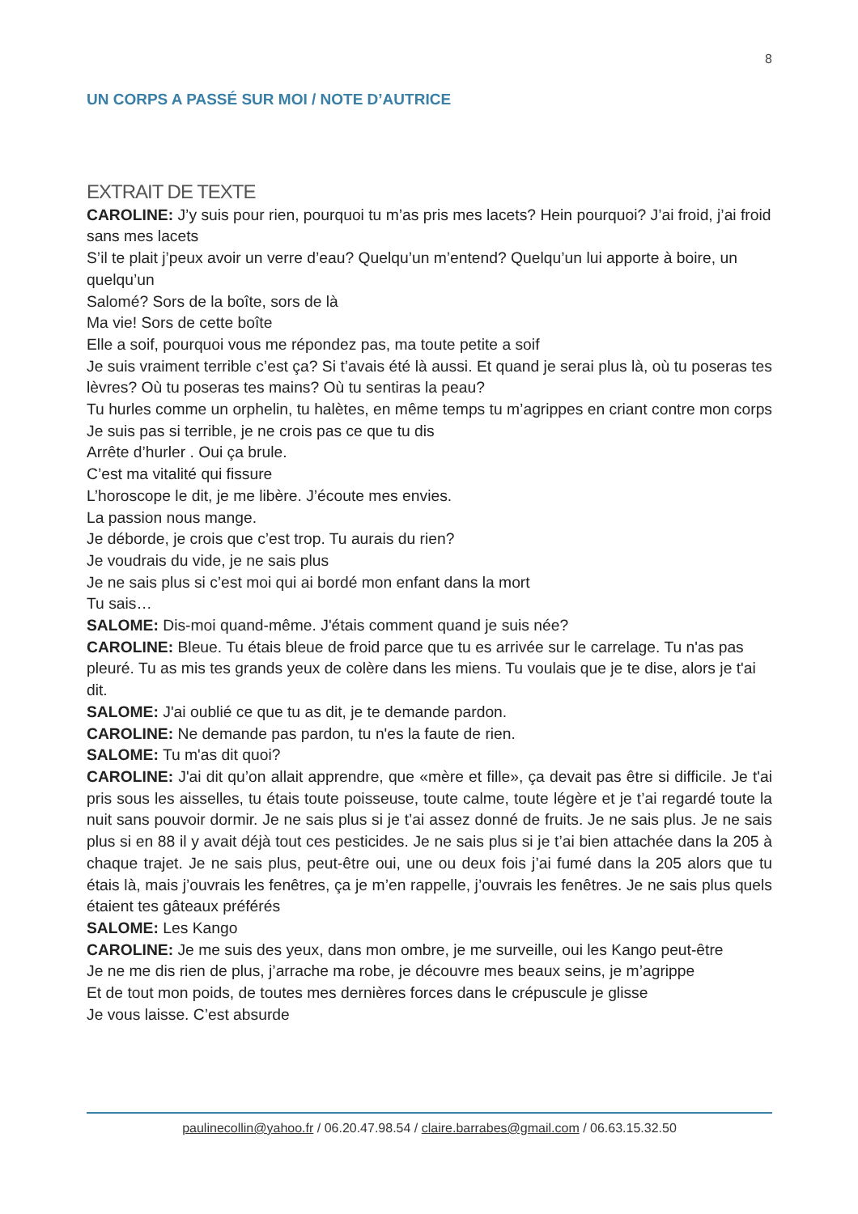8
UN CORPS A PASSÉ SUR MOI / NOTE D’AUTRICE
EXTRAIT DE TEXTE
CAROLINE: J’y suis pour rien, pourquoi tu m’as pris mes lacets? Hein pourquoi? J’ai froid, j’ai froid sans mes lacets
S’il te plait j’peux avoir un verre d’eau? Quelqu’un m’entend? Quelqu’un lui apporte à boire, un quelqu’un
Salomé? Sors de la boîte, sors de là
Ma vie! Sors de cette boîte
Elle a soif, pourquoi vous me répondez pas, ma toute petite a soif
Je suis vraiment terrible c’est ça? Si t’avais été là aussi. Et quand je serai plus là, où tu poseras tes lèvres? Où tu poseras tes mains? Où tu sentiras la peau?
Tu hurles comme un orphelin, tu halètes, en même temps tu m’agrippes en criant contre mon corps
Je suis pas si terrible, je ne crois pas ce que tu dis
Arrête d’hurler . Oui ça brule.
C’est ma vitalité qui fissure
L’horoscope le dit, je me libère. J’écoute mes envies.
La passion nous mange.
Je déborde, je crois que c’est trop. Tu aurais du rien?
Je voudrais du vide, je ne sais plus
Je ne sais plus si c’est moi qui ai bordé mon enfant dans la mort
Tu sais…
SALOME: Dis-moi quand-même. J'étais comment quand je suis née?
CAROLINE: Bleue. Tu étais bleue de froid parce que tu es arrivée sur le carrelage. Tu n'as pas pleuré. Tu as mis tes grands yeux de colère dans les miens. Tu voulais que je te dise, alors je t'ai dit.
SALOME: J'ai oublié ce que tu as dit, je te demande pardon.
CAROLINE: Ne demande pas pardon, tu n'es la faute de rien.
SALOME: Tu m'as dit quoi?
CAROLINE: J'ai dit qu’on allait apprendre, que «mère et fille», ça devait pas être si difficile. Je t'ai pris sous les aisselles, tu étais toute poisseuse, toute calme, toute légère et je t’ai regardé toute la nuit sans pouvoir dormir. Je ne sais plus si je t’ai assez donné de fruits. Je ne sais plus. Je ne sais plus si en 88 il y avait déjà tout ces pesticides. Je ne sais plus si je t’ai bien attachée dans la 205 à chaque trajet. Je ne sais plus, peut-être oui, une ou deux fois j’ai fumé dans la 205 alors que tu étais là, mais j’ouvrais les fenêtres, ça je m’en rappelle, j’ouvrais les fenêtres. Je ne sais plus quels étaient tes gâteaux préférés
SALOME: Les Kango
CAROLINE: Je me suis des yeux, dans mon ombre, je me surveille, oui les Kango peut-être
Je ne me dis rien de plus, j’arrache ma robe, je découvre mes beaux seins, je m’agrippe
Et de tout mon poids, de toutes mes dernières forces dans le crépuscule je glisse
Je vous laisse. C’est absurde
paulinecollin@yahoo.fr / 06.20.47.98.54 / claire.barrabes@gmail.com / 06.63.15.32.50